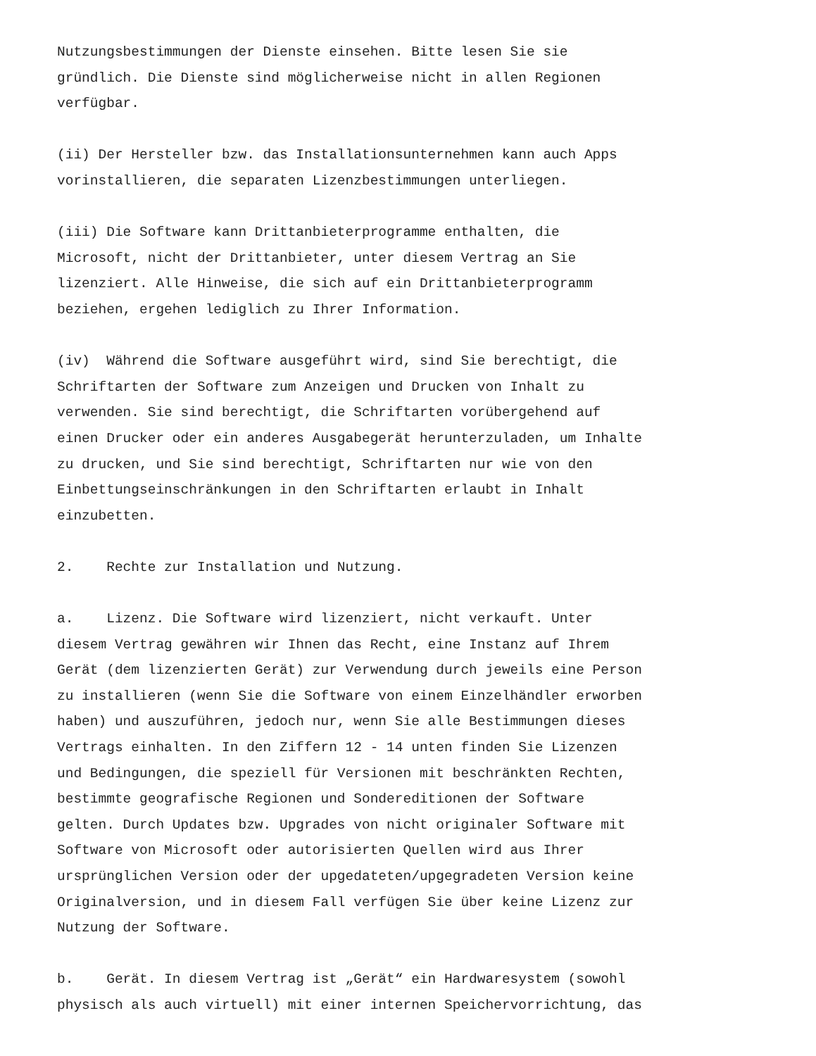Nutzungsbestimmungen der Dienste einsehen. Bitte lesen Sie sie gründlich. Die Dienste sind möglicherweise nicht in allen Regionen verfügbar.
(ii) Der Hersteller bzw. das Installationsunternehmen kann auch Apps vorinstallieren, die separaten Lizenzbestimmungen unterliegen.
(iii) Die Software kann Drittanbieterprogramme enthalten, die Microsoft, nicht der Drittanbieter, unter diesem Vertrag an Sie lizenziert. Alle Hinweise, die sich auf ein Drittanbieterprogramm beziehen, ergehen lediglich zu Ihrer Information.
(iv) Während die Software ausgeführt wird, sind Sie berechtigt, die Schriftarten der Software zum Anzeigen und Drucken von Inhalt zu verwenden. Sie sind berechtigt, die Schriftarten vorübergehend auf einen Drucker oder ein anderes Ausgabegerät herunterzuladen, um Inhalte zu drucken, und Sie sind berechtigt, Schriftarten nur wie von den Einbettungseinschränkungen in den Schriftarten erlaubt in Inhalt einzubetten.
2. Rechte zur Installation und Nutzung.
a. Lizenz. Die Software wird lizenziert, nicht verkauft. Unter diesem Vertrag gewähren wir Ihnen das Recht, eine Instanz auf Ihrem Gerät (dem lizenzierten Gerät) zur Verwendung durch jeweils eine Person zu installieren (wenn Sie die Software von einem Einzelhändler erworben haben) und auszuführen, jedoch nur, wenn Sie alle Bestimmungen dieses Vertrags einhalten. In den Ziffern 12 - 14 unten finden Sie Lizenzen und Bedingungen, die speziell für Versionen mit beschränkten Rechten, bestimmte geografische Regionen und Sondereditionen der Software gelten. Durch Updates bzw. Upgrades von nicht originaler Software mit Software von Microsoft oder autorisierten Quellen wird aus Ihrer ursprünglichen Version oder der upgedateten/upgegradeten Version keine Originalversion, und in diesem Fall verfügen Sie über keine Lizenz zur Nutzung der Software.
b. Gerät. In diesem Vertrag ist „Gerät“ ein Hardwaresystem (sowohl physisch als auch virtuell) mit einer internen Speichervorrichtung, das